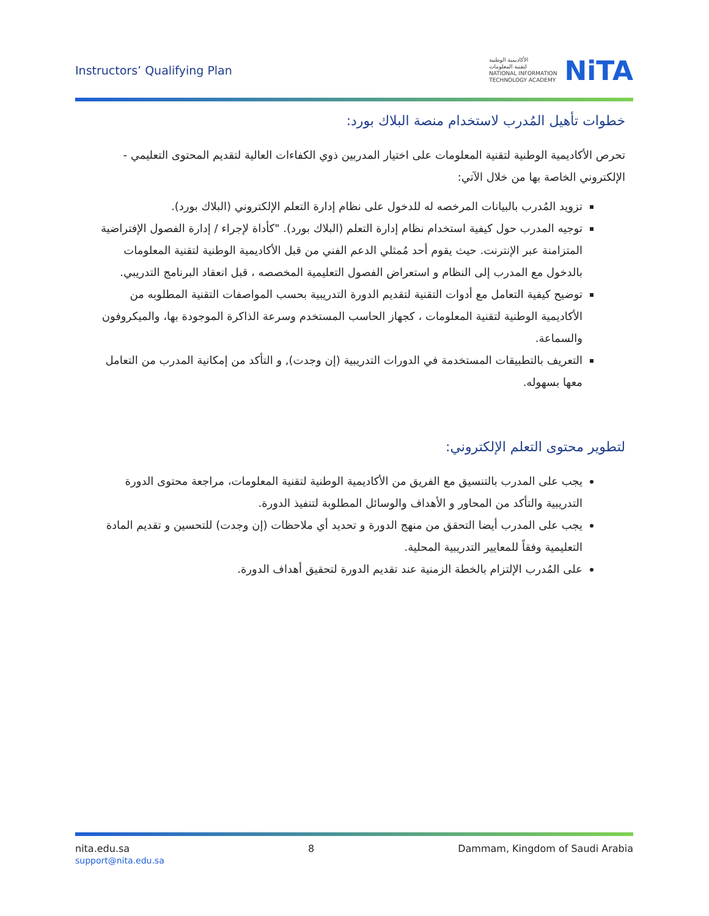Instructors’ Qualifying Plan
الأكاديمية الوطنية
لتقنية المعلومات
NATIONAL INFORMATION
TECHNOLOGY ACADEMY
NiTA
خطوات تأهيل المُدرب لاستخدام منصة البلاك بورد:
تحرص الأكاديمية الوطنية لتقنية المعلومات على اختيار المدربين ذوي الكفاءات العالية لتقديم المحتوى التعليمي - الإلكتروني الخاصة بها من خلال الآتي:
تزويد المُدرب بالبيانات المرخصه له للدخول على نظام إدارة التعلم الإلكتروني (البلاك بورد).
توجيه المدرب حول كيفية استخدام نظام إدارة التعلم (البلاك بورد). "كأداة لإجراء / إدارة الفصول الإفتراضية المتزامنة عبر الإنترنت. حيث يقوم أحد مُمثلي الدعم الفني من قبل الأكاديمية الوطنية لتقنية المعلومات بالدخول مع المدرب إلى النظام و استعراض الفصول التعليمية المخصصه ، قبل انعقاد البرنامج التدريبي.
توضيح كيفية التعامل مع أدوات التقنية لتقديم الدورة التدريبية بحسب المواصفات التقنية المطلوبه من الأكاديمية الوطنية لتقنية المعلومات ، كجهاز الحاسب المستخدم وسرعة الذاكرة الموجودة بها، والميكروفون والسماعة.
التعريف بالتطبيقات المستخدمة في الدورات التدريبية (إن وجدت), و التأكد من إمكانية المدرب من التعامل معها بسهوله.
لتطوير محتوى التعلم الإلكتروني:
يجب على المدرب بالتنسيق مع الفريق من الأكاديمية الوطنية لتقنية المعلومات، مراجعة محتوى الدورة التدريبية والتأكد من المحاور و الأهداف والوسائل المطلوبة لتنفيذ الدورة.
يجب على المدرب أيضا التحقق من منهج الدورة و تحديد أي ملاحظات (إن وجدت) للتحسين و تقديم المادة التعليمية وفقاً للمعايير التدريبية المحلية.
على المُدرب الإلتزام بالخطة الزمنية عند تقديم الدورة لتحقيق أهداف الدورة.
nita.edu.sa
support@nita.edu.sa
8 Dammam, Kingdom of Saudi Arabia